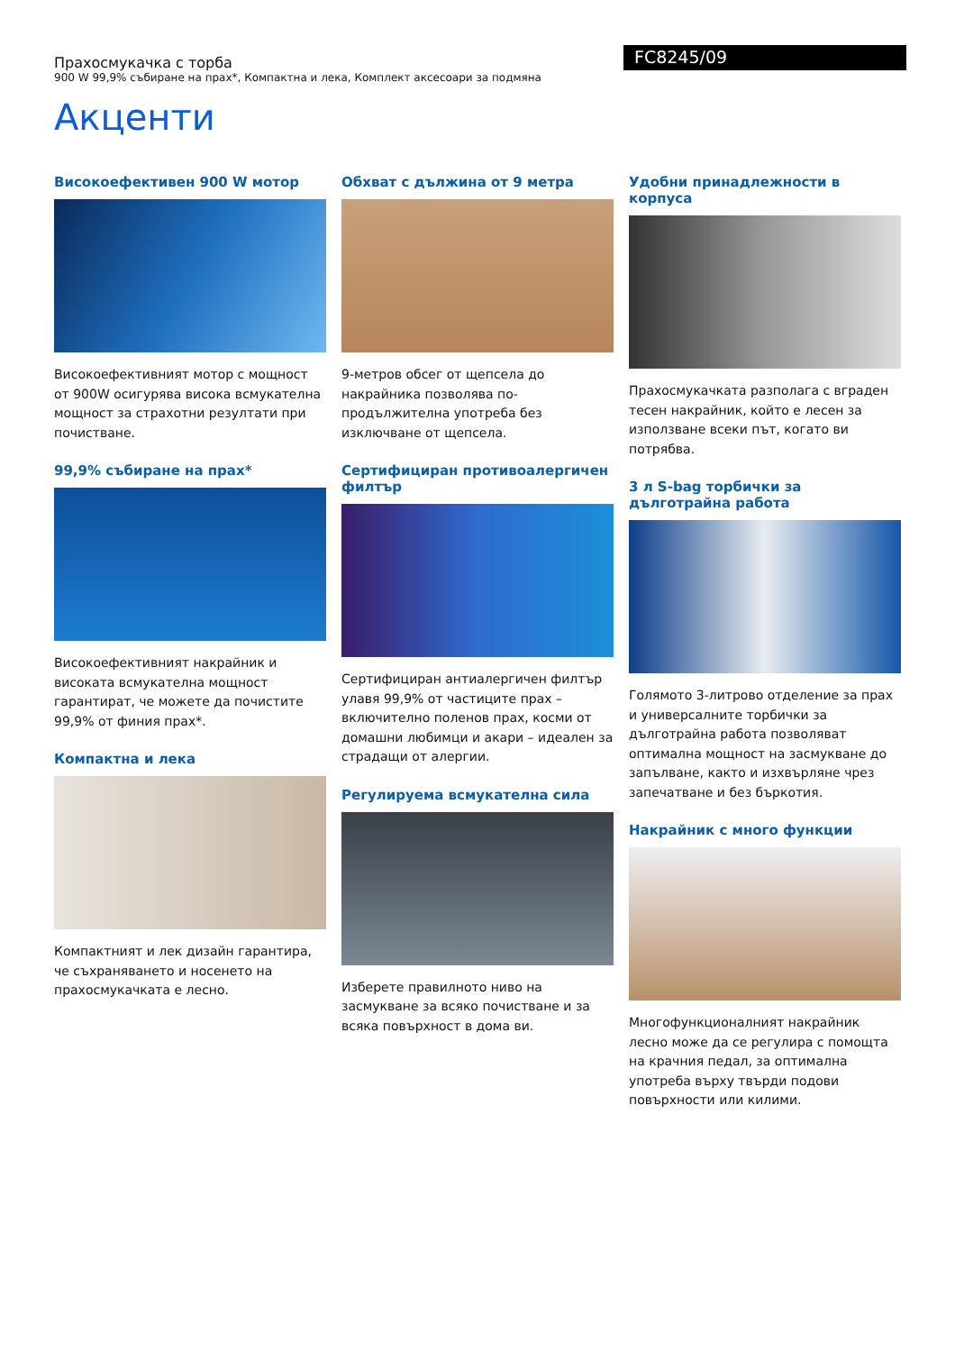Прахосмукачка с торба
900 W 99,9% събиране на прах*, Компактна и лека, Комплект аксесоари за подмяна
FC8245/09
Акценти
Високоефективен 900 W мотор
Високоефективният мотор с мощност от 900W осигурява висока всмукателна мощност за страхотни резултати при почистване.
99,9% събиране на прах*
Високоефективният накрайник и високата всмукателна мощност гарантират, че можете да почистите 99,9% от финия прах*.
Компактна и лека
Компактният и лек дизайн гарантира, че съхраняването и носенето на прахосмукачката е лесно.
Обхват с дължина от 9 метра
9-метров обсег от щепсела до накрайника позволява по-продължителна употреба без изключване от щепсела.
Сертифициран противоалергичен филтър
Сертифициран антиалергичен филтър улавя 99,9% от частиците прах – включително поленов прах, косми от домашни любимци и акари – идеален за страдащи от алергии.
Регулируема всмукателна сила
Изберете правилното ниво на засмукване за всяко почистване и за всяка повърхност в дома ви.
Удобни принадлежности в корпуса
Прахосмукачката разполага с вграден тесен накрайник, който е лесен за използване всеки път, когато ви потрябва.
3 л S-bag торбички за дълготрайна работа
Голямото 3-литрово отделение за прах и универсалните торбички за дълготрайна работа позволяват оптимална мощност на засмукване до запълване, както и изхвърляне чрез запечатване и без бъркотия.
Накрайник с много функции
Многофункционалният накрайник лесно може да се регулира с помощта на крачния педал, за оптимална употреба върху твърди подови повърхности или килими.